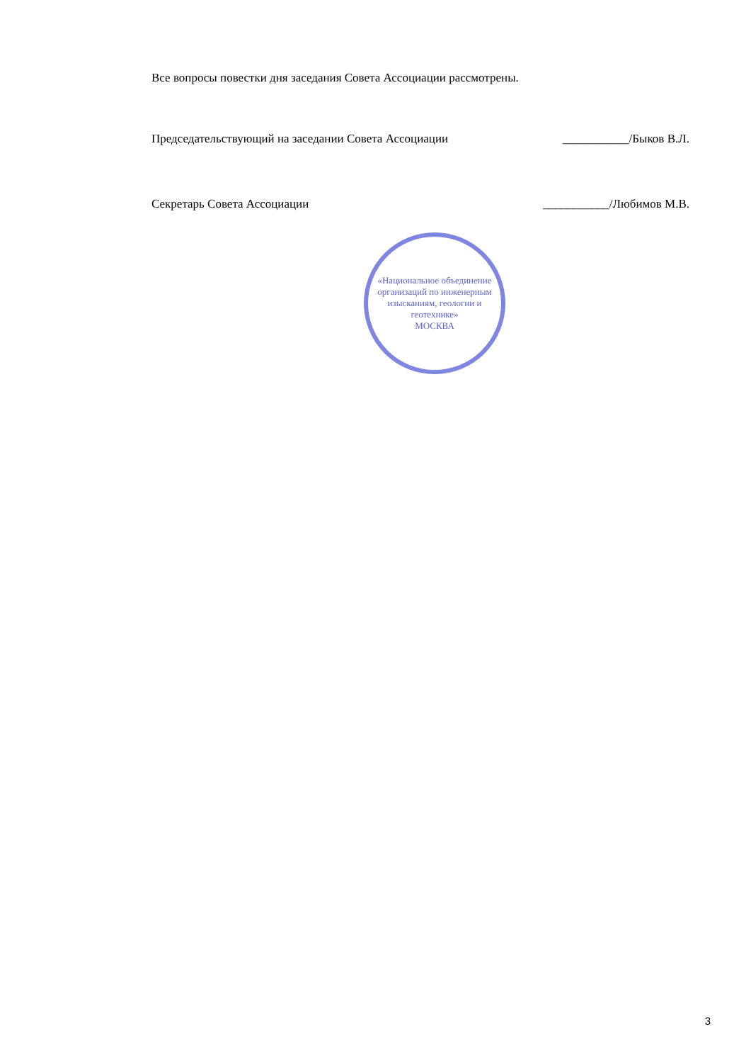Все вопросы повестки дня заседания Совета Ассоциации рассмотрены.
Председательствующий на заседании Совета Ассоциации ___________/Быков В.Л.
Секретарь Совета Ассоциации ___________/Любимов М.В.
«Национальное объединение организаций по инженерным изысканиям, геологии и геотехнике»
МОСКВА
3